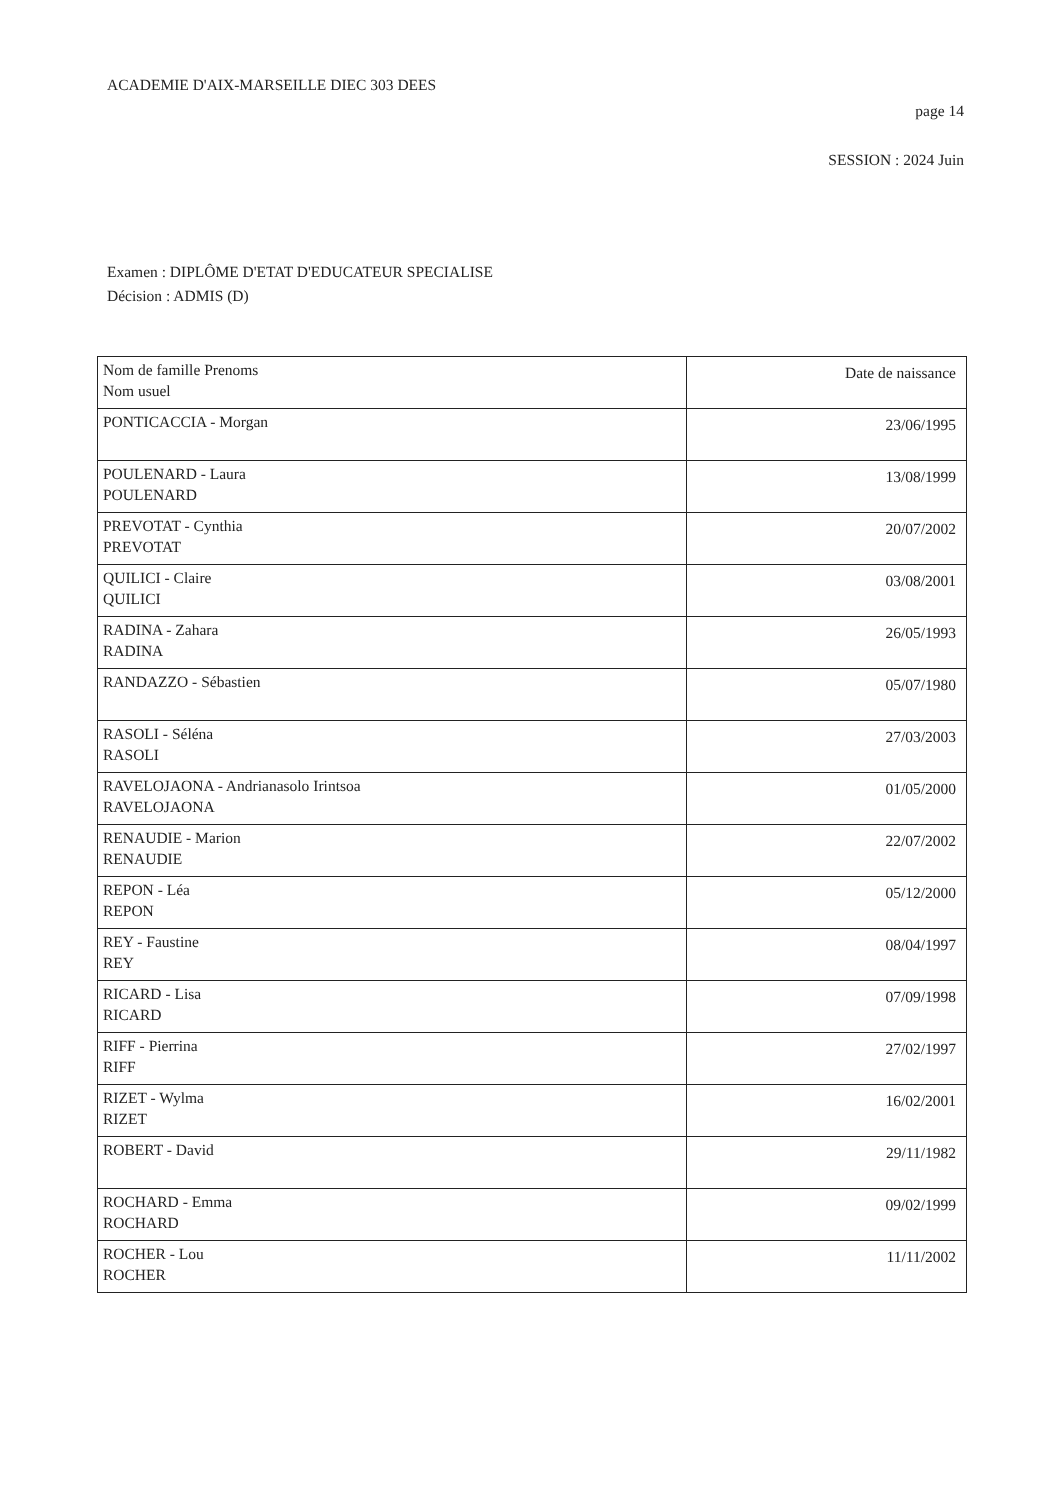ACADEMIE D'AIX-MARSEILLE DIEC 303 DEES
page 14
SESSION : 2024 Juin
Examen : DIPLÔME D'ETAT D'EDUCATEUR SPECIALISE
Décision : ADMIS (D)
| Nom de famille Prenoms Nom usuel | Date de naissance |
| --- | --- |
| PONTICACCIA - Morgan | 23/06/1995 |
| POULENARD - Laura POULENARD | 13/08/1999 |
| PREVOTAT - Cynthia PREVOTAT | 20/07/2002 |
| QUILICI - Claire QUILICI | 03/08/2001 |
| RADINA - Zahara RADINA | 26/05/1993 |
| RANDAZZO - Sébastien | 05/07/1980 |
| RASOLI - Séléna RASOLI | 27/03/2003 |
| RAVELOJAONA - Andrianasolo Irintsoa RAVELOJAONA | 01/05/2000 |
| RENAUDIE - Marion RENAUDIE | 22/07/2002 |
| REPON - Léa REPON | 05/12/2000 |
| REY - Faustine REY | 08/04/1997 |
| RICARD - Lisa RICARD | 07/09/1998 |
| RIFF - Pierrina RIFF | 27/02/1997 |
| RIZET - Wylma RIZET | 16/02/2001 |
| ROBERT - David | 29/11/1982 |
| ROCHARD - Emma ROCHARD | 09/02/1999 |
| ROCHER - Lou ROCHER | 11/11/2002 |